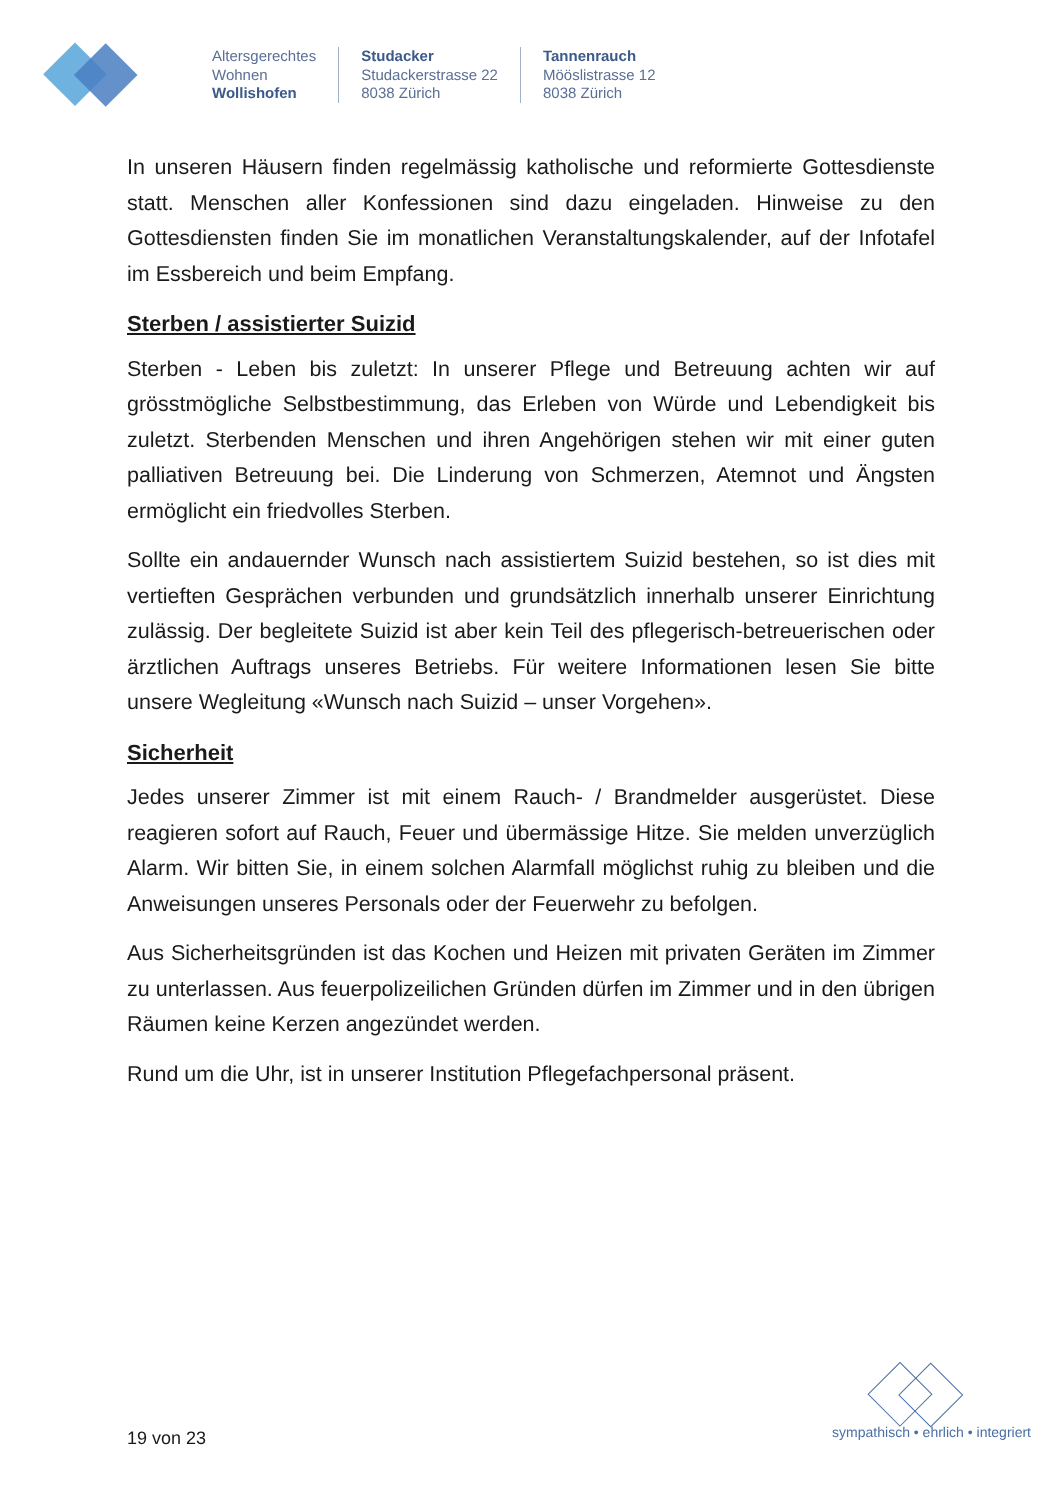Altersgerechtes
Wohnen
Wollishofen
Studacker
Studackerstrasse 22
8038 Zürich
Tannenrauch
Mööslistrasse 12
8038 Zürich
In unseren Häusern finden regelmässig katholische und reformierte Gottesdienste statt. Menschen aller Konfessionen sind dazu eingeladen. Hinweise zu den Gottesdiensten finden Sie im monatlichen Veranstaltungskalender, auf der Infotafel im Essbereich und beim Empfang.
Sterben / assistierter Suizid
Sterben - Leben bis zuletzt: In unserer Pflege und Betreuung achten wir auf grösstmögliche Selbstbestimmung, das Erleben von Würde und Lebendigkeit bis zuletzt. Sterbenden Menschen und ihren Angehörigen stehen wir mit einer guten palliativen Betreuung bei. Die Linderung von Schmerzen, Atemnot und Ängsten ermöglicht ein friedvolles Sterben.
Sollte ein andauernder Wunsch nach assistiertem Suizid bestehen, so ist dies mit vertieften Gesprächen verbunden und grundsätzlich innerhalb unserer Einrichtung zulässig. Der begleitete Suizid ist aber kein Teil des pflegerisch-betreuerischen oder ärztlichen Auftrags unseres Betriebs. Für weitere Informationen lesen Sie bitte unsere Wegleitung «Wunsch nach Suizid – unser Vorgehen».
Sicherheit
Jedes unserer Zimmer ist mit einem Rauch- / Brandmelder ausgerüstet. Diese reagieren sofort auf Rauch, Feuer und übermässige Hitze. Sie melden unverzüglich Alarm. Wir bitten Sie, in einem solchen Alarmfall möglichst ruhig zu bleiben und die Anweisungen unseres Personals oder der Feuerwehr zu befolgen.
Aus Sicherheitsgründen ist das Kochen und Heizen mit privaten Geräten im Zimmer zu unterlassen. Aus feuerpolizeilichen Gründen dürfen im Zimmer und in den übrigen Räumen keine Kerzen angezündet werden.
Rund um die Uhr, ist in unserer Institution Pflegefachpersonal präsent.
19 von 23
sympathisch • ehrlich • integriert